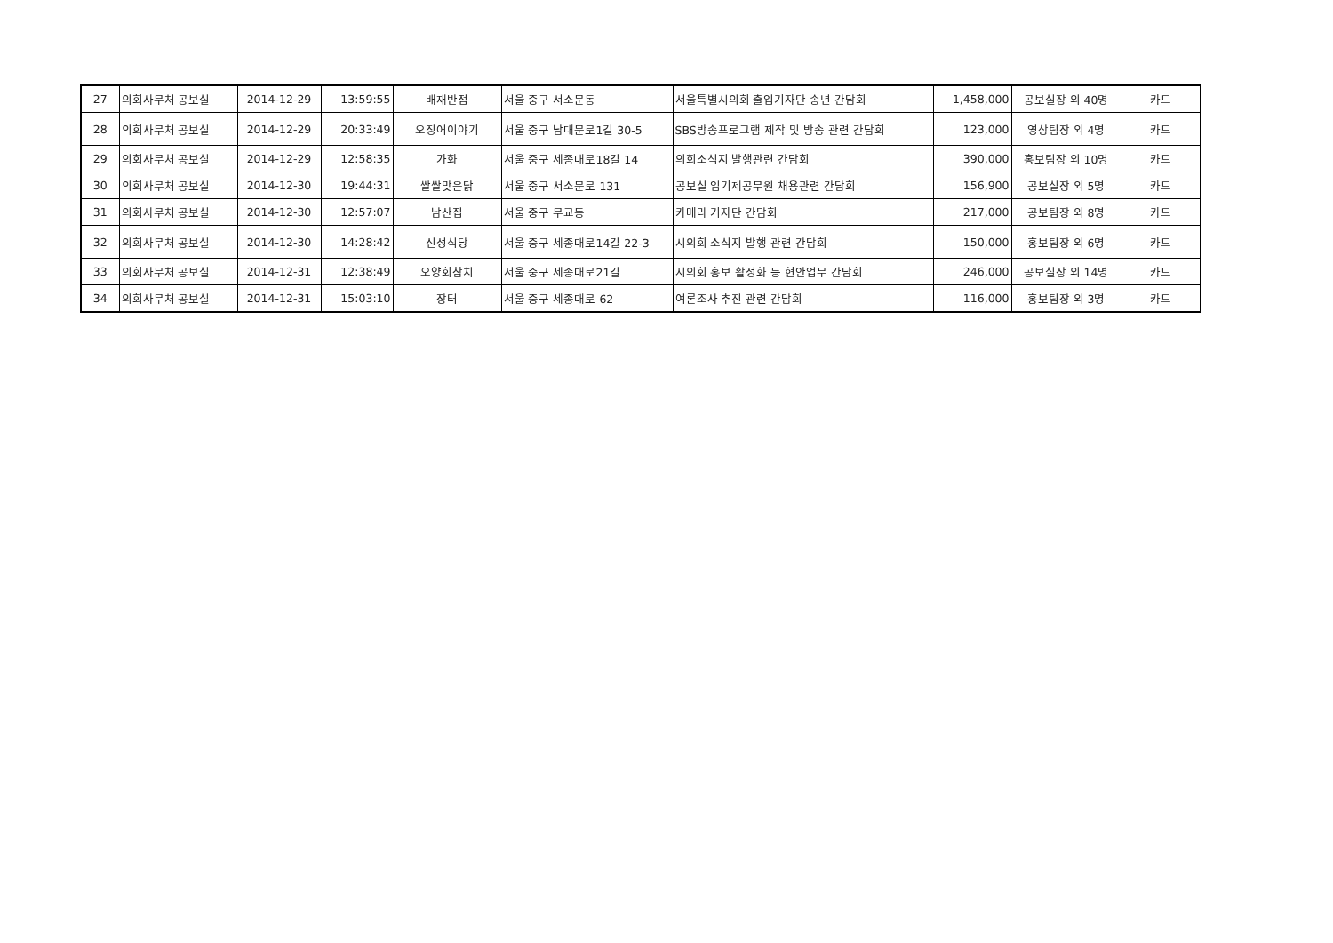| 27 | 의회사무처 공보실 | 2014-12-29 | 13:59:55 | 배재반점 | 서울 중구 서소문동 | 서울특별시의회 출입기자단 송년 간담회 | 1,458,000 | 공보실장 외 40명 | 카드 |
| 28 | 의회사무처 공보실 | 2014-12-29 | 20:33:49 | 오징어이야기 | 서울 중구 남대문로1길 30-5 | SBS방송프로그램 제작 및 방송 관련 간담회 | 123,000 | 영상팀장 외 4명 | 카드 |
| 29 | 의회사무처 공보실 | 2014-12-29 | 12:58:35 | 가화 | 서울 중구 세종대로18길 14 | 의회소식지 발행관련 간담회 | 390,000 | 홍보팀장 외 10명 | 카드 |
| 30 | 의회사무처 공보실 | 2014-12-30 | 19:44:31 | 쌀쌀맞은닭 | 서울 중구 서소문로 131 | 공보실 임기제공무원 채용관련 간담회 | 156,900 | 공보실장 외 5명 | 카드 |
| 31 | 의회사무처 공보실 | 2014-12-30 | 12:57:07 | 남산집 | 서울 중구 무교동 | 카메라 기자단 간담회 | 217,000 | 공보팀장 외 8명 | 카드 |
| 32 | 의회사무처 공보실 | 2014-12-30 | 14:28:42 | 신성식당 | 서울 중구 세종대로14길 22-3 | 시의회 소식지 발행 관련 간담회 | 150,000 | 홍보팀장 외 6명 | 카드 |
| 33 | 의회사무처 공보실 | 2014-12-31 | 12:38:49 | 오양회참치 | 서울 중구 세종대로21길 | 시의회 홍보 활성화 등 현안업무 간담회 | 246,000 | 공보실장 외 14명 | 카드 |
| 34 | 의회사무처 공보실 | 2014-12-31 | 15:03:10 | 장터 | 서울 중구 세종대로 62 | 여론조사 추진 관련 간담회 | 116,000 | 홍보팀장 외 3명 | 카드 |